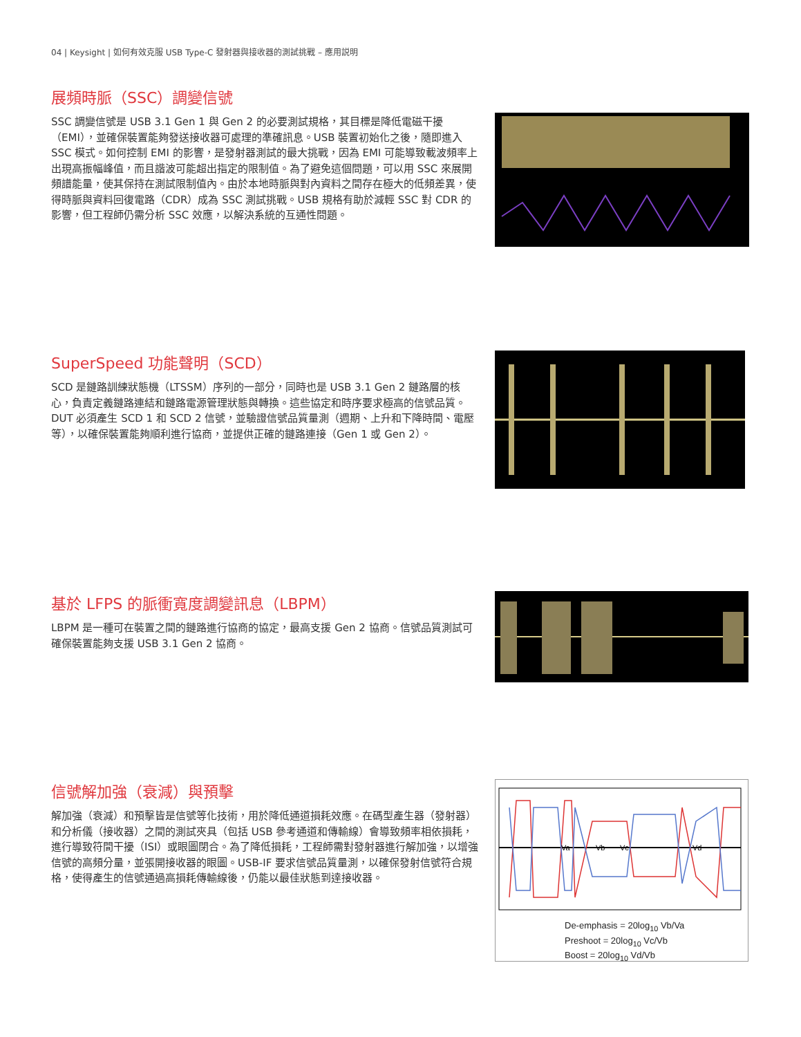04 | Keysight | 如何有效克服 USB Type-C 發射器與接收器的測試挑戰 – 應用説明
展頻時脈（SSC）調變信號
SSC 調變信號是 USB 3.1 Gen 1 與 Gen 2 的必要測試規格，其目標是降低電磁干擾（EMI），並確保裝置能夠發送接收器可處理的準確訊息。USB 裝置初始化之後，隨即進入 SSC 模式。如何控制 EMI 的影響，是發射器測試的最大挑戰，因為 EMI 可能導致載波頻率上出現高振幅峰值，而且諧波可能超出指定的限制值。為了避免這個問題，可以用 SSC 來展開頻譜能量，使其保持在測試限制值內。由於本地時脈與對內資料之間存在極大的低頻差異，使得時脈與資料回復電路（CDR）成為 SSC 測試挑戰。USB 規格有助於減輕 SSC 對 CDR 的影響，但工程師仍需分析 SSC 效應，以解決系統的互通性問題。
SuperSpeed 功能聲明（SCD）
SCD 是鏈路訓練狀態機（LTSSM）序列的一部分，同時也是 USB 3.1 Gen 2 鏈路層的核心，負責定義鏈路連結和鏈路電源管理狀態與轉換。這些協定和時序要求極高的信號品質。DUT 必須產生 SCD 1 和 SCD 2 信號，並驗證信號品質量測（週期、上升和下降時間、電壓等），以確保裝置能夠順利進行協商，並提供正確的鏈路連接（Gen 1 或 Gen 2）。
基於 LFPS 的脈衝寬度調變訊息（LBPM）
LBPM 是一種可在裝置之間的鏈路進行協商的協定，最高支援 Gen 2 協商。信號品質測試可確保裝置能夠支援 USB 3.1 Gen 2 協商。
信號解加強（衰減）與預擊
解加強（衰減）和預擊皆是信號等化技術，用於降低通道損耗效應。在碼型產生器（發射器）和分析儀（接收器）之間的測試夾具（包括 USB 參考通道和傳輸線）會導致頻率相依損耗，進行導致符間干擾（ISI）或眼圖閉合。為了降低損耗，工程師需對發射器進行解加強，以增強信號的高頻分量，並張開接收器的眼圖。USB-IF 要求信號品質量測，以確保發射信號符合規格，使得產生的信號通過高損耗傳輸線後，仍能以最佳狀態到達接收器。
Va
Vb
Vc
Vd
De-emphasis = 20log<sub>10</sub> Vb/Va
Preshoot = 20log<sub>10</sub> Vc/Vb
Boost = 20log<sub>10</sub> Vd/Vb